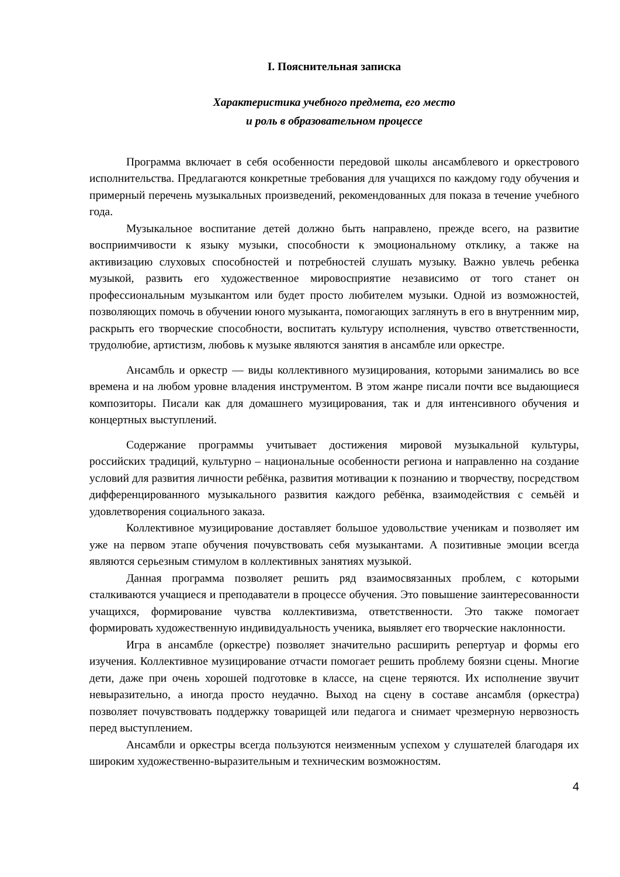I. Пояснительная записка
Характеристика учебного предмета, его место
и роль в образовательном процессе
Программа включает в себя особенности передовой школы ансамблевого и оркестрового исполнительства. Предлагаются конкретные требования для учащихся по каждому году обучения и примерный перечень музыкальных произведений, рекомендованных для показа в течение учебного года.
Музыкальное воспитание детей должно быть направлено, прежде всего, на развитие восприимчивости к языку музыки, способности к эмоциональному отклику, а также на активизацию слуховых способностей и потребностей слушать музыку. Важно увлечь ребенка музыкой, развить его художественное мировосприятие независимо от того станет он профессиональным музыкантом или будет просто любителем музыки. Одной из возможностей, позволяющих помочь в обучении юного музыканта, помогающих заглянуть в его в внутренним мир, раскрыть его творческие способности, воспитать культуру исполнения, чувство ответственности, трудолюбие, артистизм, любовь к музыке являются занятия в ансамбле или оркестре.
Ансамбль и оркестр — виды коллективного музицирования, которыми занимались во все времена и на любом уровне владения инструментом. В этом жанре писали почти все выдающиеся композиторы. Писали как для домашнего музицирования, так и для интенсивного обучения и концертных выступлений.
Содержание программы учитывает достижения мировой музыкальной культуры, российских традиций, культурно – национальные особенности региона и направленно на создание условий для развития личности ребёнка, развития мотивации к познанию и творчеству, посредством дифференцированного музыкального развития каждого ребёнка, взаимодействия с семьёй и удовлетворения социального заказа.
Коллективное музицирование доставляет большое удовольствие ученикам и позволяет им уже на первом этапе обучения почувствовать себя музыкантами. А позитивные эмоции всегда являются серьезным стимулом в коллективных занятиях музыкой.
Данная программа позволяет решить ряд взаимосвязанных проблем, с которыми сталкиваются учащиеся и преподаватели в процессе обучения. Это повышение заинтересованности учащихся, формирование чувства коллективизма, ответственности. Это также помогает формировать художественную индивидуальность ученика, выявляет его творческие наклонности.
Игра в ансамбле (оркестре) позволяет значительно расширить репертуар и формы его изучения. Коллективное музицирование отчасти помогает решить проблему боязни сцены. Многие дети, даже при очень хорошей подготовке в классе, на сцене теряются. Их исполнение звучит невыразительно, а иногда просто неудачно. Выход на сцену в составе ансамбля (оркестра) позволяет почувствовать поддержку товарищей или педагога и снимает чрезмерную нервозность перед выступлением.
Ансамбли и оркестры всегда пользуются неизменным успехом у слушателей благодаря их широким художественно-выразительным и техническим возможностям.
4